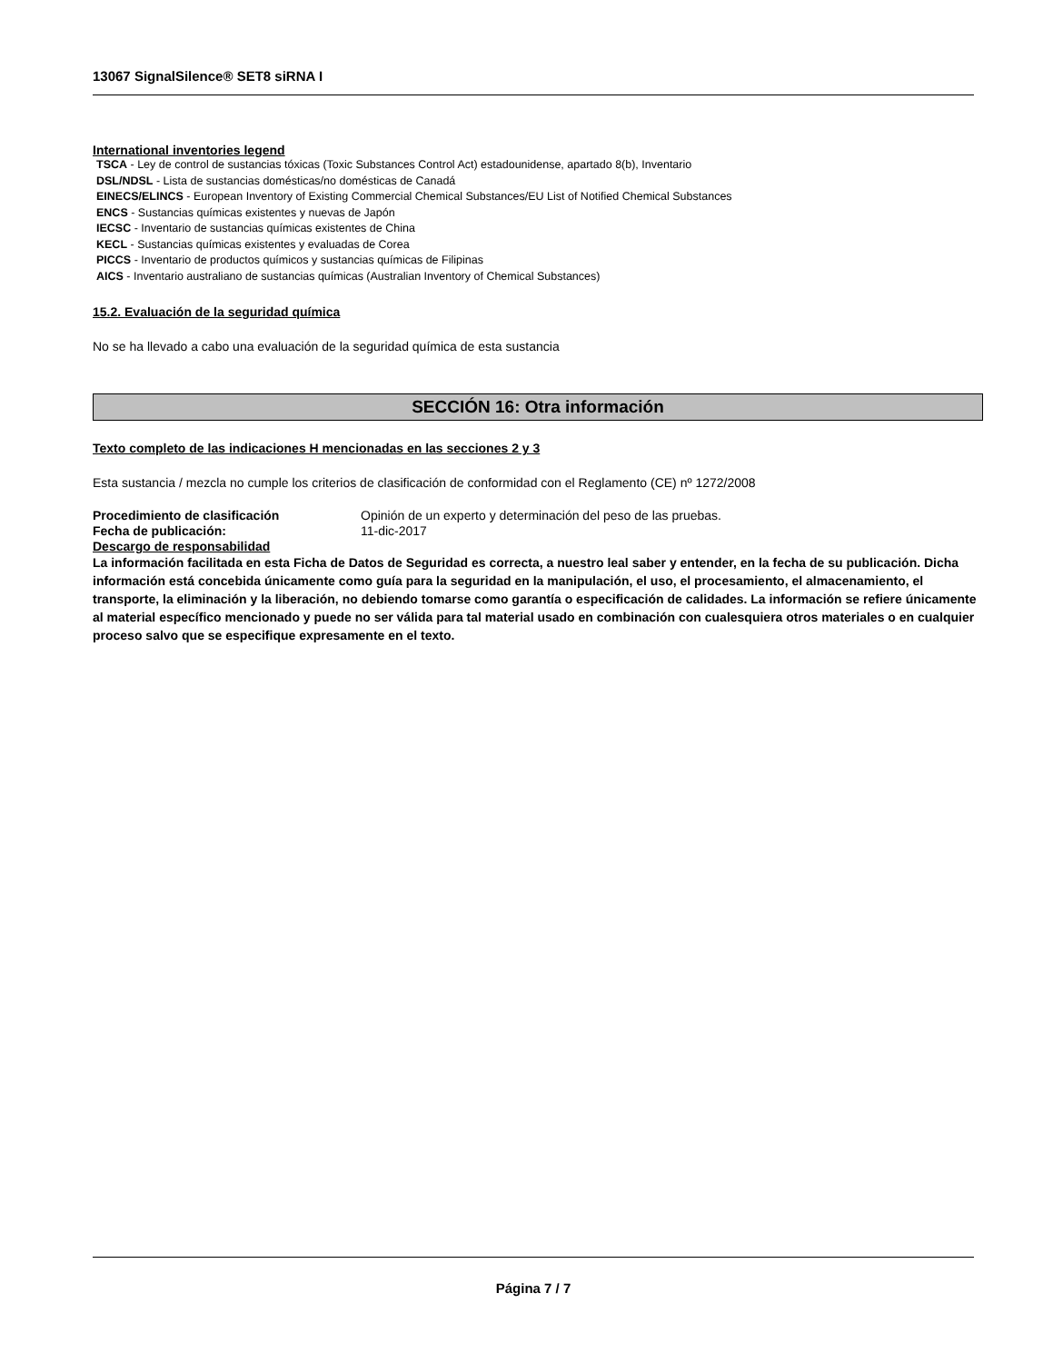13067 SignalSilence® SET8 siRNA I
International inventories legend
TSCA - Ley de control de sustancias tóxicas (Toxic Substances Control Act) estadounidense, apartado 8(b), Inventario
DSL/NDSL - Lista de sustancias domésticas/no domésticas de Canadá
EINECS/ELINCS - European Inventory of Existing Commercial Chemical Substances/EU List of Notified Chemical Substances
ENCS - Sustancias químicas existentes y nuevas de Japón
IECSC - Inventario de sustancias químicas existentes de China
KECL - Sustancias químicas existentes y evaluadas de Corea
PICCS - Inventario de productos químicos y sustancias químicas de Filipinas
AICS - Inventario australiano de sustancias químicas (Australian Inventory of Chemical Substances)
15.2. Evaluación de la seguridad química
No se ha llevado a cabo una evaluación de la seguridad química de esta sustancia
SECCIÓN 16: Otra información
Texto completo de las indicaciones H mencionadas en las secciones 2 y 3
Esta sustancia / mezcla no cumple los criterios de clasificación de conformidad con el Reglamento (CE) nº 1272/2008
Procedimiento de clasificación Opinión de un experto y determinación del peso de las pruebas.
Fecha de publicación: 11-dic-2017
Descargo de responsabilidad
La información facilitada en esta Ficha de Datos de Seguridad es correcta, a nuestro leal saber y entender, en la fecha de su publicación. Dicha información está concebida únicamente como guía para la seguridad en la manipulación, el uso, el procesamiento, el almacenamiento, el transporte, la eliminación y la liberación, no debiendo tomarse como garantía o especificación de calidades. La información se refiere únicamente al material específico mencionado y puede no ser válida para tal material usado en combinación con cualesquiera otros materiales o en cualquier proceso salvo que se especifique expresamente en el texto.
Página 7 / 7